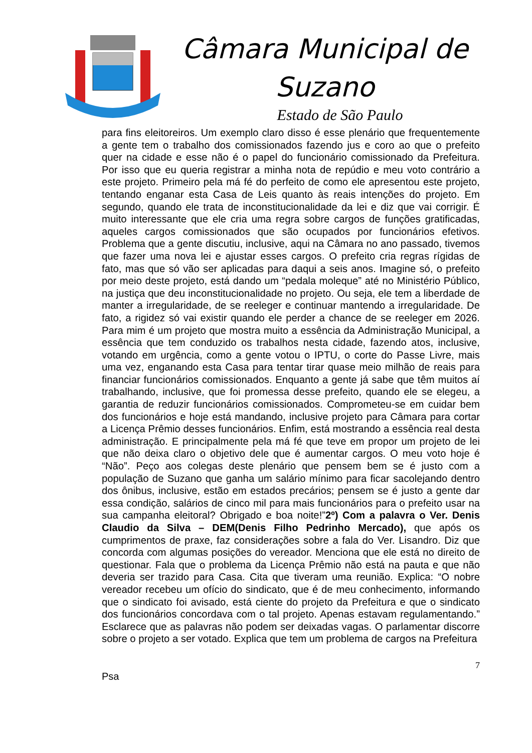Câmara Municipal de Suzano
Estado de São Paulo
para fins eleitoreiros. Um exemplo claro disso é esse plenário que frequentemente a gente tem o trabalho dos comissionados fazendo jus e coro ao que o prefeito quer na cidade e esse não é o papel do funcionário comissionado da Prefeitura. Por isso que eu queria registrar a minha nota de repúdio e meu voto contrário a este projeto. Primeiro pela má fé do perfeito de como ele apresentou este projeto, tentando enganar esta Casa de Leis quanto às reais intenções do projeto. Em segundo, quando ele trata de inconstitucionalidade da lei e diz que vai corrigir. É muito interessante que ele cria uma regra sobre cargos de funções gratificadas, aqueles cargos comissionados que são ocupados por funcionários efetivos. Problema que a gente discutiu, inclusive, aqui na Câmara no ano passado, tivemos que fazer uma nova lei e ajustar esses cargos. O prefeito cria regras rígidas de fato, mas que só vão ser aplicadas para daqui a seis anos. Imagine só, o prefeito por meio deste projeto, está dando um “pedala moleque” até no Ministério Público, na justiça que deu inconstitucionalidade no projeto. Ou seja, ele tem a liberdade de manter a irregularidade, de se reeleger e continuar mantendo a irregularidade. De fato, a rigidez só vai existir quando ele perder a chance de se reeleger em 2026. Para mim é um projeto que mostra muito a essência da Administração Municipal, a essência que tem conduzido os trabalhos nesta cidade, fazendo atos, inclusive, votando em urgência, como a gente votou o IPTU, o corte do Passe Livre, mais uma vez, enganando esta Casa para tentar tirar quase meio milhão de reais para financiar funcionários comissionados. Enquanto a gente já sabe que têm muitos aí trabalhando, inclusive, que foi promessa desse prefeito, quando ele se elegeu, a garantia de reduzir funcionários comissionados. Comprometeu-se em cuidar bem dos funcionários e hoje está mandando, inclusive projeto para Câmara para cortar a Licença Prêmio desses funcionários. Enfim, está mostrando a essência real desta administração. E principalmente pela má fé que teve em propor um projeto de lei que não deixa claro o objetivo dele que é aumentar cargos. O meu voto hoje é “Não”. Peço aos colegas deste plenário que pensem bem se é justo com a população de Suzano que ganha um salário mínimo para ficar sacolejando dentro dos ônibus, inclusive, estão em estados precários; pensem se é justo a gente dar essa condição, salários de cinco mil para mais funcionários para o prefeito usar na sua campanha eleitoral? Obrigado e boa noite!”2º) Com a palavra o Ver. Denis Claudio da Silva – DEM(Denis Filho Pedrinho Mercado), que após os cumprimentos de praxe, faz considerações sobre a fala do Ver. Lisandro. Diz que concorda com algumas posições do vereador. Menciona que ele está no direito de questionar. Fala que o problema da Licença Prêmio não está na pauta e que não deveria ser trazido para Casa. Cita que tiveram uma reunião. Explica: “O nobre vereador recebeu um ofício do sindicato, que é de meu conhecimento, informando que o sindicato foi avisado, está ciente do projeto da Prefeitura e que o sindicato dos funcionários concordava com o tal projeto. Apenas estavam regulamentando.” Esclarece que as palavras não podem ser deixadas vagas. O parlamentar discorre sobre o projeto a ser votado. Explica que tem um problema de cargos na Prefeitura
7
Psa